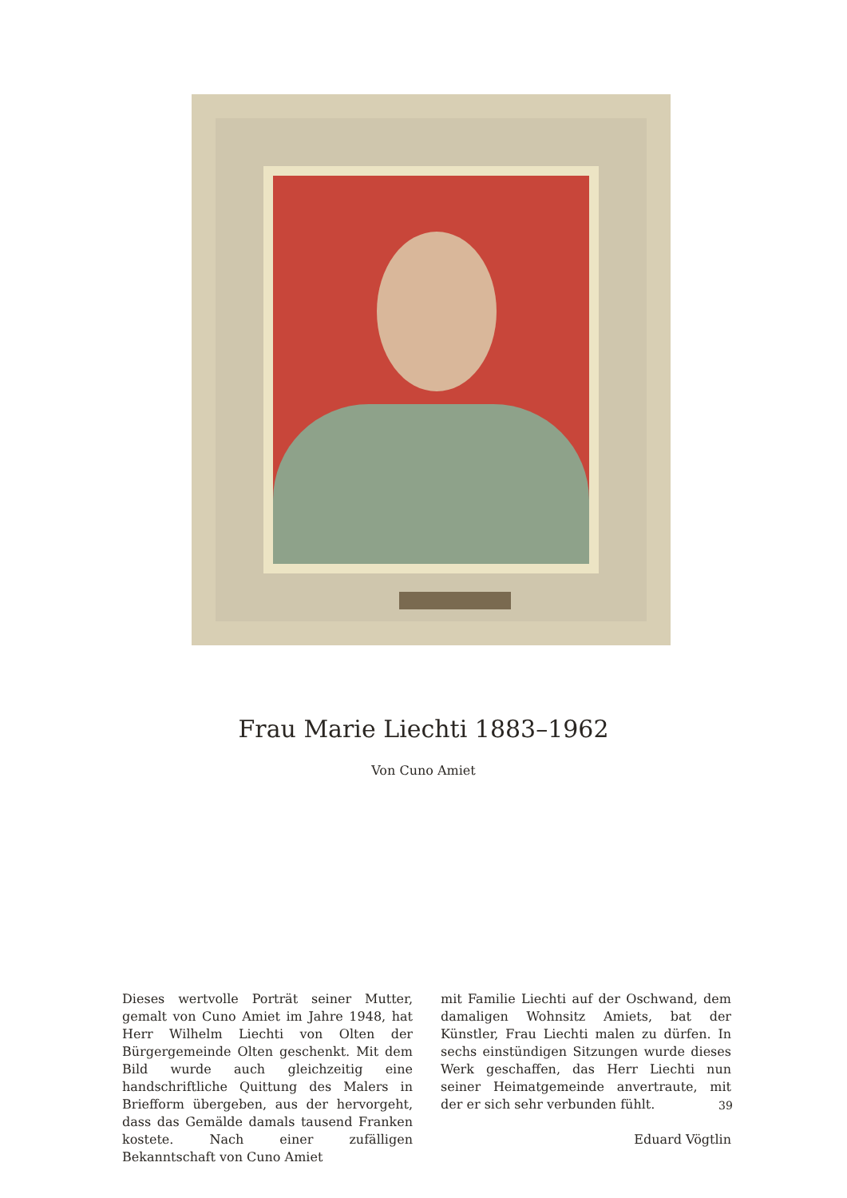Frau Marie Liechti 1883–1962
Von Cuno Amiet
Dieses wertvolle Porträt seiner Mutter, gemalt von Cuno Amiet im Jahre 1948, hat Herr Wilhelm Liechti von Olten der Bürgergemeinde Olten geschenkt. Mit dem Bild wurde auch gleichzeitig eine handschriftliche Quittung des Malers in Briefform übergeben, aus der hervorgeht, dass das Gemälde damals tausend Franken kostete. Nach einer zufälligen Bekanntschaft von Cuno Amiet
mit Familie Liechti auf der Oschwand, dem damaligen Wohnsitz Amiets, bat der Künstler, Frau Liechti malen zu dürfen. In sechs einstündigen Sitzungen wurde dieses Werk geschaffen, das Herr Liechti nun seiner Heimatgemeinde anvertraute, mit der er sich sehr verbunden fühlt.
Eduard Vögtlin
39